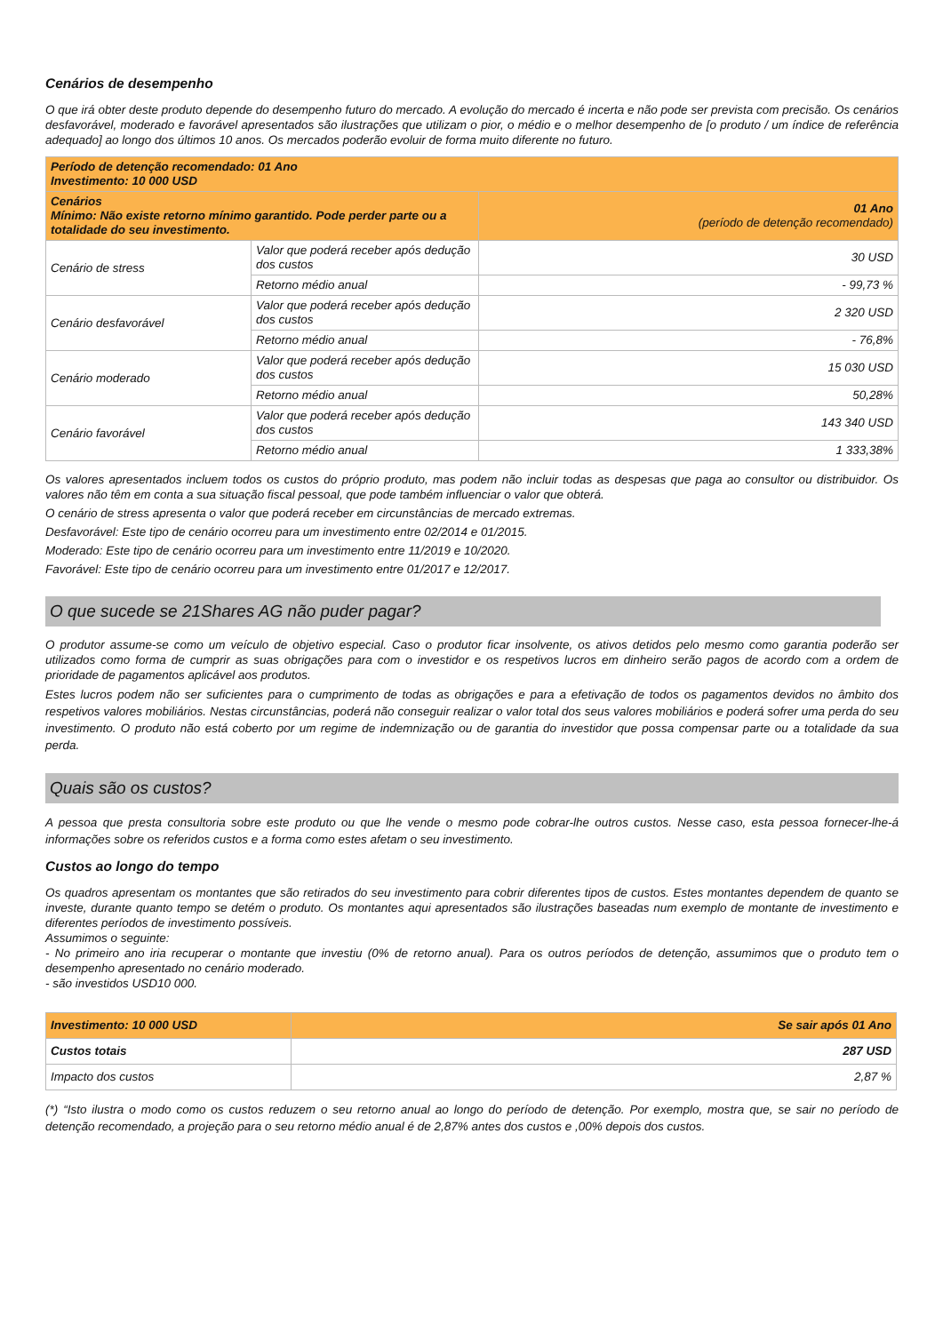Cenários de desempenho
O que irá obter deste produto depende do desempenho futuro do mercado. A evolução do mercado é incerta e não pode ser prevista com precisão. Os cenários desfavorável, moderado e favorável apresentados são ilustrações que utilizam o pior, o médio e o melhor desempenho de [o produto / um índice de referência adequado] ao longo dos últimos 10 anos. Os mercados poderão evoluir de forma muito diferente no futuro.
| Período de detenção recomendado: 01 Ano Investimento: 10 000 USD | | |
| Cenários Mínimo: Não existe retorno mínimo garantido. Pode perder parte ou a totalidade do seu investimento. | | 01 Ano (período de detenção recomendado) |
| Cenário de stress | Valor que poderá receber após dedução dos custos | 30 USD |
| | Retorno médio anual | - 99,73 % |
| Cenário desfavorável | Valor que poderá receber após dedução dos custos | 2 320 USD |
| | Retorno médio anual | - 76,8% |
| Cenário moderado | Valor que poderá receber após dedução dos custos | 15 030 USD |
| | Retorno médio anual | 50,28% |
| Cenário favorável | Valor que poderá receber após dedução dos custos | 143 340 USD |
| | Retorno médio anual | 1 333,38% |
Os valores apresentados incluem todos os custos do próprio produto, mas podem não incluir todas as despesas que paga ao consultor ou distribuidor. Os valores não têm em conta a sua situação fiscal pessoal, que pode também influenciar o valor que obterá.
O cenário de stress apresenta o valor que poderá receber em circunstâncias de mercado extremas.
Desfavorável: Este tipo de cenário ocorreu para um investimento entre 02/2014 e 01/2015.
Moderado: Este tipo de cenário ocorreu para um investimento entre 11/2019 e 10/2020.
Favorável: Este tipo de cenário ocorreu para um investimento entre 01/2017 e 12/2017.
O que sucede se 21Shares AG não puder pagar?
O produtor assume-se como um veículo de objetivo especial. Caso o produtor ficar insolvente, os ativos detidos pelo mesmo como garantia poderão ser utilizados como forma de cumprir as suas obrigações para com o investidor e os respetivos lucros em dinheiro serão pagos de acordo com a ordem de prioridade de pagamentos aplicável aos produtos.
Estes lucros podem não ser suficientes para o cumprimento de todas as obrigações e para a efetivação de todos os pagamentos devidos no âmbito dos respetivos valores mobiliários. Nestas circunstâncias, poderá não conseguir realizar o valor total dos seus valores mobiliários e poderá sofrer uma perda do seu investimento. O produto não está coberto por um regime de indemnização ou de garantia do investidor que possa compensar parte ou a totalidade da sua perda.
Quais são os custos?
A pessoa que presta consultoria sobre este produto ou que lhe vende o mesmo pode cobrar-lhe outros custos. Nesse caso, esta pessoa fornecer-lhe-á informações sobre os referidos custos e a forma como estes afetam o seu investimento.
Custos ao longo do tempo
Os quadros apresentam os montantes que são retirados do seu investimento para cobrir diferentes tipos de custos. Estes montantes dependem de quanto se investe, durante quanto tempo se detém o produto. Os montantes aqui apresentados são ilustrações baseadas num exemplo de montante de investimento e diferentes períodos de investimento possíveis.
Assumimos o seguinte:
- No primeiro ano iria recuperar o montante que investiu (0% de retorno anual). Para os outros períodos de detenção, assumimos que o produto tem o desempenho apresentado no cenário moderado.
- são investidos USD10 000.
| Investimento: 10 000 USD | Se sair após 01 Ano |
| Custos totais | 287 USD |
| Impacto dos custos | 2,87 % |
(*) “Isto ilustra o modo como os custos reduzem o seu retorno anual ao longo do período de detenção. Por exemplo, mostra que, se sair no período de detenção recomendado, a projeção para o seu retorno médio anual é de 2,87% antes dos custos e ,00% depois dos custos.